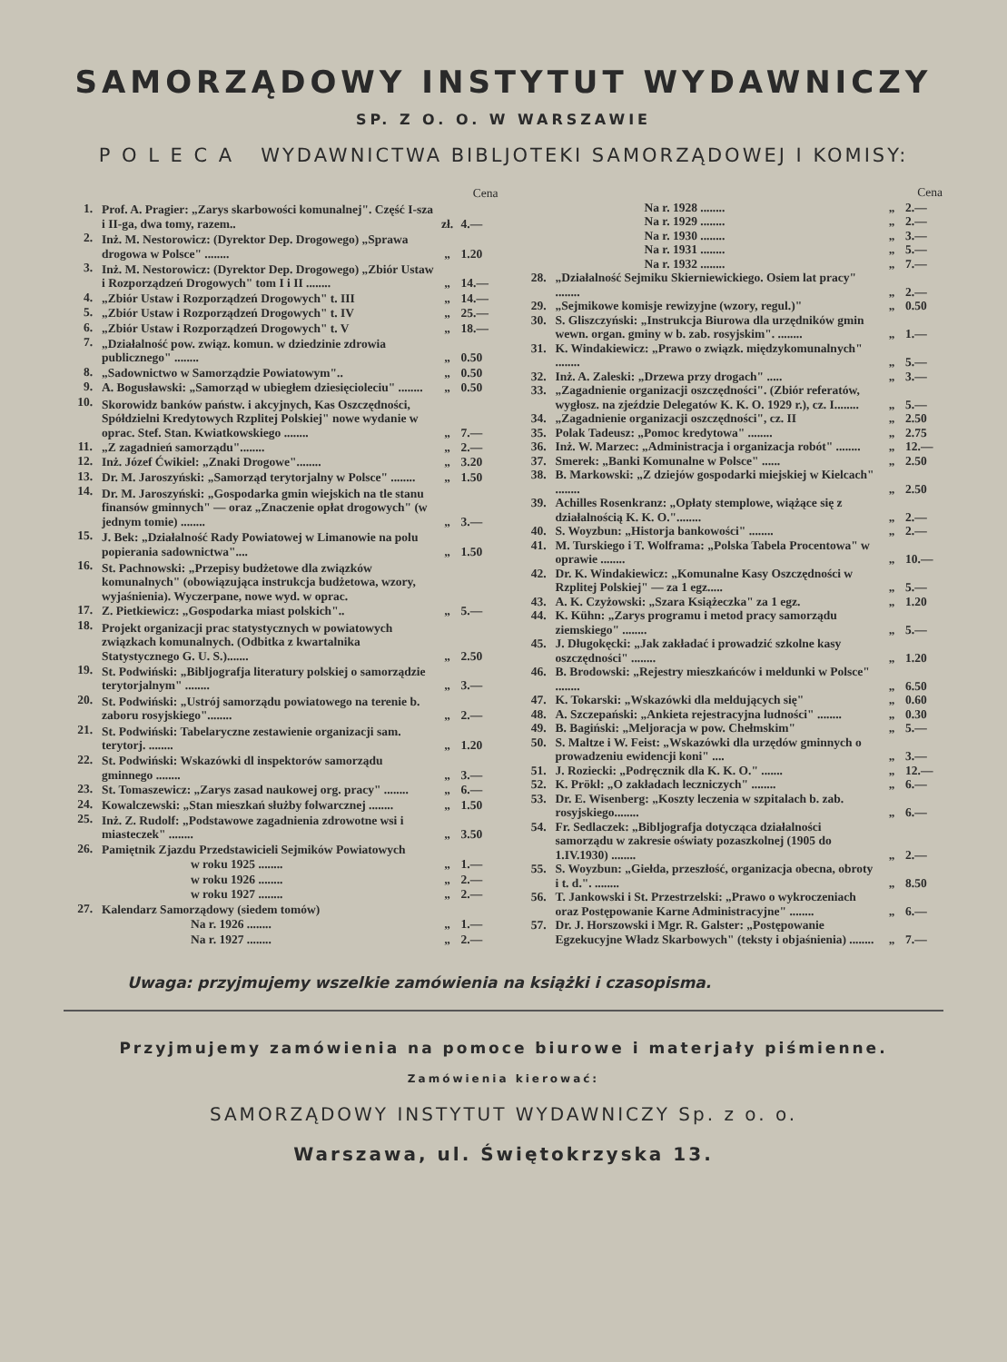SAMORZĄDOWY INSTYTUT WYDAWNICZY
SP. Z O. O. W WARSZAWIE
P O L E C A WYDAWNICTWA BIBLJOTEKI SAMORZĄDOWEJ I KOMISY:
| | | | Cena |
| --- | --- | --- | --- |
| 1. | Prof. A. Pragier: „Zarys skarbowości komunalnej". Część I-sza i II-ga, dwa tomy, razem.. | zł. | 4.— |
| 2. | Inż. M. Nestorowicz: (Dyrektor Dep. Drogowego) „Sprawa drogowa w Polsce" ........ | „ | 1.20 |
| 3. | Inż. M. Nestorowicz: (Dyrektor Dep. Drogowego) „Zbiór Ustaw i Rozporządzeń Drogowych" tom I i II ........ | „ | 14.— |
| 4. | „Zbiór Ustaw i Rozporządzeń Drogowych" t. III | „ | 14.— |
| 5. | „Zbiór Ustaw i Rozporządzeń Drogowych" t. IV | „ | 25.— |
| 6. | „Zbiór Ustaw i Rozporządzeń Drogowych" t. V | „ | 18.— |
| 7. | „Działalność pow. związ. komun. w dziedzinie zdrowia publicznego" ........ | „ | 0.50 |
| 8. | „Sadownictwo w Samorządzie Powiatowym".. | „ | 0.50 |
| 9. | A. Bogusławski: „Samorząd w ubiegłem dziesięcioleciu" ........ | „ | 0.50 |
| 10. | Skorowidz banków państw. i akcyjnych, Kas Oszczędności, Spółdzielni Kredytowych Rzplitej Polskiej" nowe wydanie w oprac. Stef. Stan. Kwiatkowskiego ........ | „ | 7.— |
| 11. | „Z zagadnień samorządu"........ | „ | 2.— |
| 12. | Inż. Józef Ćwikiel: „Znaki Drogowe"........ | „ | 3.20 |
| 13. | Dr. M. Jaroszyński: „Samorząd terytorjalny w Polsce" ........ | „ | 1.50 |
| 14. | Dr. M. Jaroszyński: „Gospodarka gmin wiejskich na tle stanu finansów gminnych" — oraz „Znaczenie opłat drogowych" (w jednym tomie) ........ | „ | 3.— |
| 15. | J. Bek: „Działalność Rady Powiatowej w Limanowie na polu popierania sadownictwa".... | „ | 1.50 |
| 16. | St. Pachnowski: „Przepisy budżetowe dla związków komunalnych" (obowiązująca instrukcja budżetowa, wzory, wyjaśnienia). Wyczerpane, nowe wyd. w oprac. | | |
| 17. | Z. Pietkiewicz: „Gospodarka miast polskich".. | „ | 5.— |
| 18. | Projekt organizacji prac statystycznych w powiatowych związkach komunalnych. (Odbitka z kwartalnika Statystycznego G. U. S.)....... | „ | 2.50 |
| 19. | St. Podwiński: „Bibljografja literatury polskiej o samorządzie terytorjalnym" ........ | „ | 3.— |
| 20. | St. Podwiński: „Ustrój samorządu powiatowego na terenie b. zaboru rosyjskiego"........ | „ | 2.— |
| 21. | St. Podwiński: Tabelaryczne zestawienie organizacji sam. terytorj. ........ | „ | 1.20 |
| 22. | St. Podwiński: Wskazówki dl inspektorów samorządu gminnego ........ | „ | 3.— |
| 23. | St. Tomaszewicz: „Zarys zasad naukowej org. pracy" ........ | „ | 6.— |
| 24. | Kowalczewski: „Stan mieszkań służby folwarcznej ........ | „ | 1.50 |
| 25. | Inż. Z. Rudolf: „Podstawowe zagadnienia zdrowotne wsi i miasteczek" ........ | „ | 3.50 |
| 26. | Pamiętnik Zjazdu Przedstawicieli Sejmików Powiatowych | | |
| | w roku 1925 ........ | „ | 1.— |
| | w roku 1926 ........ | „ | 2.— |
| | w roku 1927 ........ | „ | 2.— |
| 27. | Kalendarz Samorządowy (siedem tomów) | | |
| | Na r. 1926 ........ | „ | 1.— |
| | Na r. 1927 ........ | „ | 2.— |
| | | | Cena |
| --- | --- | --- | --- |
| | Na r. 1928 ........ | „ | 2.— |
| | Na r. 1929 ........ | „ | 2.— |
| | Na r. 1930 ........ | „ | 3.— |
| | Na r. 1931 ........ | „ | 5.— |
| | Na r. 1932 ........ | „ | 7.— |
| 28. | „Działalność Sejmiku Skierniewickiego. Osiem lat pracy" ........ | „ | 2.— |
| 29. | „Sejmikowe komisje rewizyjne (wzory, regul.)" | „ | 0.50 |
| 30. | S. Gliszczyński: „Instrukcja Biurowa dla urzędników gmin wewn. organ. gminy w b. zab. rosyjskim". ........ | „ | 1.— |
| 31. | K. Windakiewicz: „Prawo o związk. międzykomunalnych" ........ | „ | 5.— |
| 32. | Inż. A. Zaleski: „Drzewa przy drogach" ..... | „ | 3.— |
| 33. | „Zagadnienie organizacji oszczędności". (Zbiór referatów, wygłosz. na zjeździe Delegatów K. K. O. 1929 r.), cz. I........ | „ | 5.— |
| 34. | „Zagadnienie organizacji oszczędności", cz. II | „ | 2.50 |
| 35. | Polak Tadeusz: „Pomoc kredytowa" ........ | „ | 2.75 |
| 36. | Inż. W. Marzec: „Administracja i organizacja robót" ........ | „ | 12.— |
| 37. | Smerek: „Banki Komunalne w Polsce" ...... | „ | 2.50 |
| 38. | B. Markowski: „Z dziejów gospodarki miejskiej w Kielcach" ........ | „ | 2.50 |
| 39. | Achilles Rosenkranz: „Opłaty stemplowe, wiążące się z działalnością K. K. O."........ | „ | 2.— |
| 40. | S. Woyzbun: „Historja bankowości" ........ | „ | 2.— |
| 41. | M. Turskiego i T. Wolframa: „Polska Tabela Procentowa" w oprawie ........ | „ | 10.— |
| 42. | Dr. K. Windakiewicz: „Komunalne Kasy Oszczędności w Rzplitej Polskiej" — za 1 egz..... | „ | 5.— |
| 43. | A. K. Czyżowski: „Szara Książeczka" za 1 egz. | „ | 1.20 |
| 44. | K. Kühn: „Zarys programu i metod pracy samorządu ziemskiego" ........ | „ | 5.— |
| 45. | J. Długokęcki: „Jak zakładać i prowadzić szkolne kasy oszczędności" ........ | „ | 1.20 |
| 46. | B. Brodowski: „Rejestry mieszkańców i meldunki w Polsce" ........ | „ | 6.50 |
| 47. | K. Tokarski: „Wskazówki dla meldujących się" | „ | 0.60 |
| 48. | A. Szczepański: „Ankieta rejestracyjna ludności" ........ | „ | 0.30 |
| 49. | B. Bagiński: „Meljoracja w pow. Chełmskim" | „ | 5.— |
| 50. | S. Maltze i W. Feist: „Wskazówki dla urzędów gminnych o prowadzeniu ewidencji koni" .... | „ | 3.— |
| 51. | J. Roziecki: „Podręcznik dla K. K. O." ....... | „ | 12.— |
| 52. | K. Prökl: „O zakładach leczniczych" ........ | „ | 6.— |
| 53. | Dr. E. Wisenberg: „Koszty leczenia w szpitalach b. zab. rosyjskiego........ | „ | 6.— |
| 54. | Fr. Sedlaczek: „Bibljografja dotycząca działalności samorządu w zakresie oświaty pozaszkolnej (1905 do 1.IV.1930) ........ | „ | 2.— |
| 55. | S. Woyzbun: „Giełda, przeszłość, organizacja obecna, obroty i t. d.". ........ | „ | 8.50 |
| 56. | T. Jankowski i St. Przestrzelski: „Prawo o wykroczeniach oraz Postępowanie Karne Administracyjne" ........ | „ | 6.— |
| 57. | Dr. J. Horszowski i Mgr. R. Galster: „Postępowanie Egzekucyjne Władz Skarbowych" (teksty i objaśnienia) ........ | „ | 7.— |
Uwaga: przyjmujemy wszelkie zamówienia na książki i czasopisma.
Przyjmujemy zamówienia na pomoce biurowe i materjały piśmienne.
Zamówienia kierować:
SAMORZĄDOWY INSTYTUT WYDAWNICZY Sp. z o. o.
Warszawa, ul. Świętokrzyska 13.